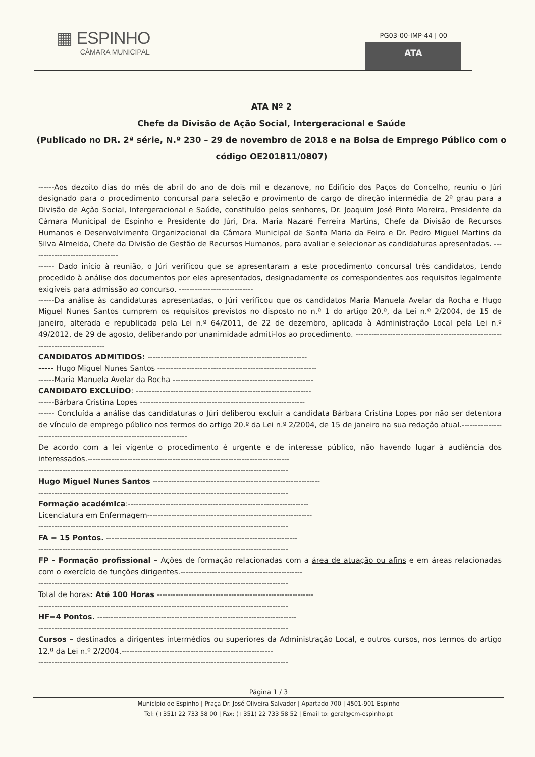▦ ESPINHO
CÂMARA MUNICIPAL
PG03-00-IMP-44 | 00
ATA
ATA Nº 2
Chefe da Divisão de Ação Social, Intergeracional e Saúde
(Publicado no DR. 2ª série, N.º 230 – 29 de novembro de 2018 e na Bolsa de Emprego Público com o código OE201811/0807)
------Aos dezoito dias do mês de abril do ano de dois mil e dezanove, no Edifício dos Paços do Concelho, reuniu o Júri designado para o procedimento concursal para seleção e provimento de cargo de direção intermédia de 2º grau para a Divisão de Ação Social, Intergeracional e Saúde, constituído pelos senhores, Dr. Joaquim José Pinto Moreira, Presidente da Câmara Municipal de Espinho e Presidente do Júri, Dra. Maria Nazaré Ferreira Martins, Chefe da Divisão de Recursos Humanos e Desenvolvimento Organizacional da Câmara Municipal de Santa Maria da Feira e Dr. Pedro Miguel Martins da Silva Almeida, Chefe da Divisão de Gestão de Recursos Humanos, para avaliar e selecionar as candidaturas apresentadas. ---------------------------------
------ Dado início à reunião, o Júri verificou que se apresentaram a este procedimento concursal três candidatos, tendo procedido à análise dos documentos por eles apresentados, designadamente os correspondentes aos requisitos legalmente exigíveis para admissão ao concurso. ----------------------------
------Da análise às candidaturas apresentadas, o Júri verificou que os candidatos Maria Manuela Avelar da Rocha e Hugo Miguel Nunes Santos cumprem os requisitos previstos no disposto no n.º 1 do artigo 20.º, da Lei n.º 2/2004, de 15 de janeiro, alterada e republicada pela Lei n.º 64/2011, de 22 de dezembro, aplicada à Administração Local pela Lei n.º 49/2012, de 29 de agosto, deliberando por unanimidade admiti-los ao procedimento. --------------------------------------------------------------------------------
CANDIDATOS ADMITIDOS: ------------------------------------------------------------
----- Hugo Miguel Nunes Santos ------------------------------------------------------------
------Maria Manuela Avelar da Rocha -----------------------------------------------------
CANDIDATO EXCLUÍDO: ------------------------------------------------------------------
------Bárbara Cristina Lopes --------------------------------------------------------------
------ Concluída a análise das candidaturas o Júri deliberou excluir a candidata Bárbara Cristina Lopes por não ser detentora de vínculo de emprego público nos termos do artigo 20.º da Lei n.º 2/2004, de 15 de janeiro na sua redação atual.-----------------------------------------------------------------------
De acordo com a lei vigente o procedimento é urgente e de interesse público, não havendo lugar à audiência dos interessados.----------------------------------------------------------------------------
----------------------------------------------------------------------------------------------
Hugo Miguel Nunes Santos ---------------------------------------------------------------
----------------------------------------------------------------------------------------------
Formação académica:--------------------------------------------------------------------
Licenciatura em Enfermagem--------------------------------------------------------------
----------------------------------------------------------------------------------------------
FA = 15 Pontos. ------------------------------------------------------------------------
----------------------------------------------------------------------------------------------
FP - Formação profissional – Ações de formação relacionadas com a área de atuação ou afins e em áreas relacionadas com o exercício de funções dirigentes.----------------------------------------------
----------------------------------------------------------------------------------------------
Total de horas: Até 100 Horas -----------------------------------------------------------
----------------------------------------------------------------------------------------------
HF=4 Pontos. ---------------------------------------------------------------------------
----------------------------------------------------------------------------------------------
Cursos – destinados a dirigentes intermédios ou superiores da Administração Local, e outros cursos, nos termos do artigo 12.º da Lei n.º 2/2004.---------------------------------------------------------
----------------------------------------------------------------------------------------------
Página 1 / 3
Município de Espinho | Praça Dr. José Oliveira Salvador | Apartado 700 | 4501-901 Espinho
Tel: (+351) 22 733 58 00 | Fax: (+351) 22 733 58 52 | Email to: geral@cm-espinho.pt